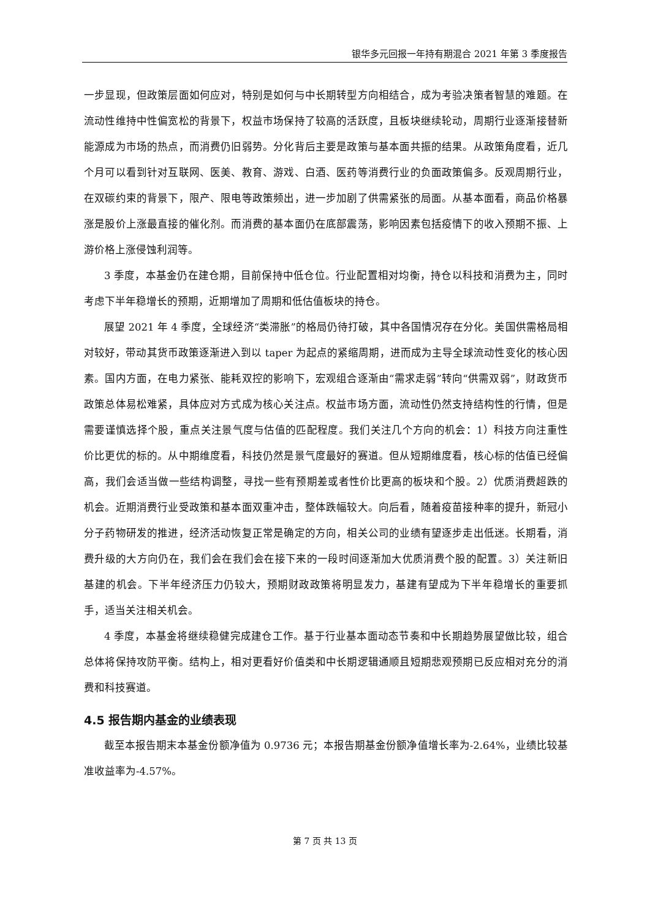银华多元回报一年持有期混合 2021 年第 3 季度报告
一步显现，但政策层面如何应对，特别是如何与中长期转型方向相结合，成为考验决策者智慧的难题。在流动性维持中性偏宽松的背景下，权益市场保持了较高的活跃度，且板块继续轮动，周期行业逐渐接替新能源成为市场的热点，而消费仍旧弱势。分化背后主要是政策与基本面共振的结果。从政策角度看，近几个月可以看到针对互联网、医美、教育、游戏、白酒、医药等消费行业的负面政策偏多。反观周期行业，在双碳约束的背景下，限产、限电等政策频出，进一步加剧了供需紧张的局面。从基本面看，商品价格暴涨是股价上涨最直接的催化剂。而消费的基本面仍在底部震荡，影响因素包括疫情下的收入预期不振、上游价格上涨侵蚀利润等。
3 季度，本基金仍在建仓期，目前保持中低仓位。行业配置相对均衡，持仓以科技和消费为主，同时考虑下半年稳增长的预期，近期增加了周期和低估值板块的持仓。
展望 2021 年 4 季度，全球经济“类滞胀”的格局仍待打破，其中各国情况存在分化。美国供需格局相对较好，带动其货币政策逐渐进入到以 taper 为起点的紧缩周期，进而成为主导全球流动性变化的核心因素。国内方面，在电力紧张、能耗双控的影响下，宏观组合逐渐由“需求走弱”转向“供需双弱”，财政货币政策总体易松难紧，具体应对方式成为核心关注点。权益市场方面，流动性仍然支持结构性的行情，但是需要谨慎选择个股，重点关注景气度与估值的匹配程度。我们关注几个方向的机会：1）科技方向注重性价比更优的标的。从中期维度看，科技仍然是景气度最好的赛道。但从短期维度看，核心标的估值已经偏高，我们会适当做一些结构调整，寻找一些有预期差或者性价比更高的板块和个股。2）优质消费超跌的机会。近期消费行业受政策和基本面双重冲击，整体跌幅较大。向后看，随着疫苗接种率的提升，新冠小分子药物研发的推进，经济活动恢复正常是确定的方向，相关公司的业绩有望逐步走出低迷。长期看，消费升级的大方向仍在，我们会在我们会在接下来的一段时间逐渐加大优质消费个股的配置。3）关注新旧基建的机会。下半年经济压力仍较大，预期财政政策将明显发力，基建有望成为下半年稳增长的重要抓手，适当关注相关机会。
4 季度，本基金将继续稳健完成建仓工作。基于行业基本面动态节奏和中长期趋势展望做比较，组合总体将保持攻防平衡。结构上，相对更看好价值类和中长期逻辑通顺且短期悲观预期已反应相对充分的消费和科技赛道。
4.5 报告期内基金的业绩表现
截至本报告期末本基金份额净值为 0.9736 元；本报告期基金份额净值增长率为-2.64%，业绩比较基准收益率为-4.57%。
第 7 页 共 13 页